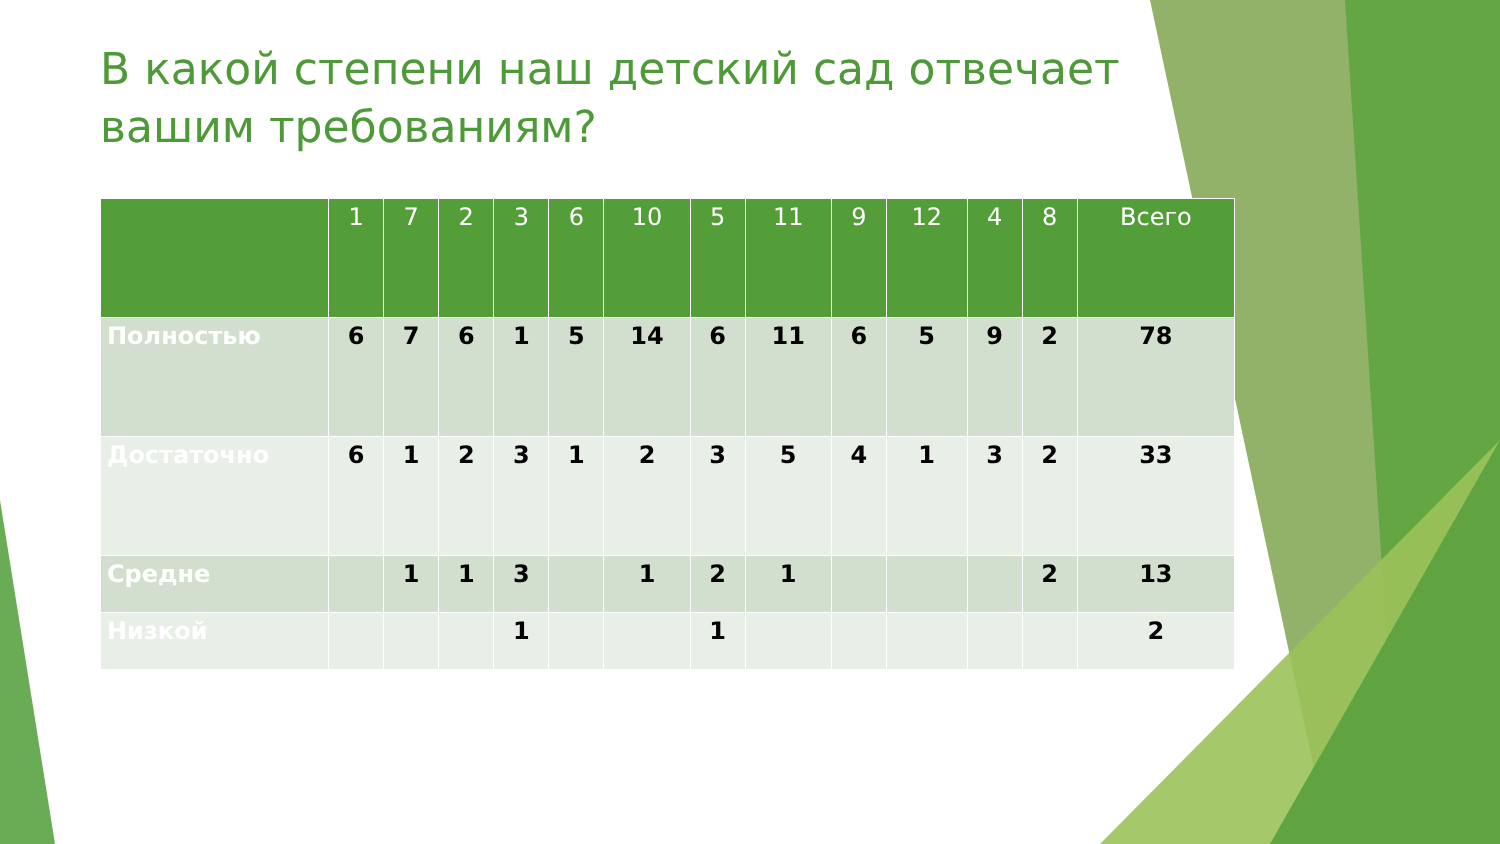В какой степени наш детский сад отвечает вашим требованиям?
| | 1 | 7 | 2 | 3 | 6 | 10 | 5 | 11 | 9 | 12 | 4 | 8 | Всего |
| --- | --- | --- | --- | --- | --- | --- | --- | --- | --- | --- | --- | --- | --- |
| Полностью | 6 | 7 | 6 | 1 | 5 | 14 | 6 | 11 | 6 | 5 | 9 | 2 | 78 |
| Достаточно | 6 | 1 | 2 | 3 | 1 | 2 | 3 | 5 | 4 | 1 | 3 | 2 | 33 |
| Средне | | 1 | 1 | 3 | | 1 | 2 | 1 | | | | 2 | 13 |
| Низкой | | | | 1 | | | 1 | | | | | | 2 |